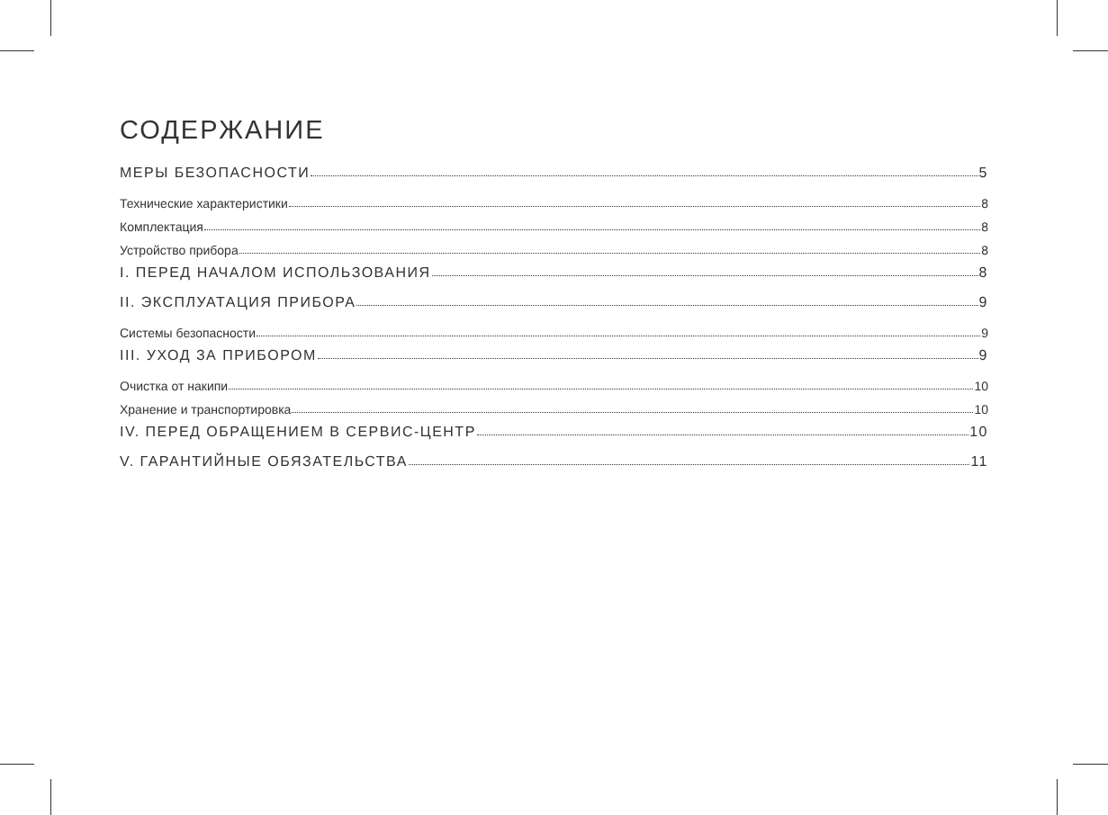СОДЕРЖАНИЕ
МЕРЫ БЕЗОПАСНОСТИ 5
Технические характеристики 8
Комплектация 8
Устройство прибора 8
I. ПЕРЕД НАЧАЛОМ ИСПОЛЬЗОВАНИЯ 8
II. ЭКСПЛУАТАЦИЯ ПРИБОРА 9
Системы безопасности 9
III. УХОД ЗА ПРИБОРОМ 9
Очистка от накипи 10
Хранение и транспортировка 10
IV. ПЕРЕД ОБРАЩЕНИЕМ В СЕРВИС-ЦЕНТР 10
V. ГАРАНТИЙНЫЕ ОБЯЗАТЕЛЬСТВА 11